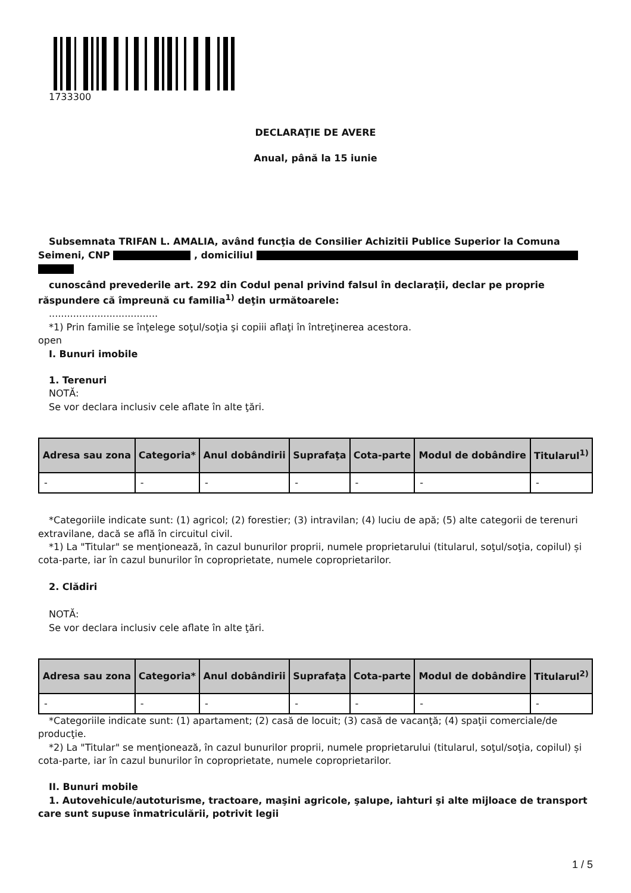1733300
DECLARAŢIE DE AVERE
Anual, până la 15 iunie
Subsemnata TRIFAN L. AMALIA, având funcţia de Consilier Achizitii Publice Superior la Comuna Seimeni, CNP , domiciliul
cunoscând prevederile art. 292 din Codul penal privind falsul în declaraţii, declar pe proprie răspundere că împreună cu familia<sup>1)</sup> deţin următoarele:
....................................
*1) Prin familie se înţelege soţul/soţia şi copiii aflaţi în întreţinerea acestora.
open
I. Bunuri imobile
1. Terenuri
NOTĂ:
Se vor declara inclusiv cele aflate în alte ţări.
| Adresa sau zona | Categoria* | Anul dobândirii | Suprafaţa | Cota-parte | Modul de dobândire | Titularul<sup>1)</sup> |
| --- | --- | --- | --- | --- | --- | --- |
| - | - | - | - | - | - | - |
*Categoriile indicate sunt: (1) agricol; (2) forestier; (3) intravilan; (4) luciu de apă; (5) alte categorii de terenuri extravilane, dacă se află în circuitul civil.
*1) La "Titular" se menţionează, în cazul bunurilor proprii, numele proprietarului (titularul, soţul/soţia, copilul) și cota-parte, iar în cazul bunurilor în coproprietate, numele coproprietarilor.
2. Clădiri
NOTĂ:
Se vor declara inclusiv cele aflate în alte ţări.
| Adresa sau zona | Categoria* | Anul dobândirii | Suprafaţa | Cota-parte | Modul de dobândire | Titularul<sup>2)</sup> |
| --- | --- | --- | --- | --- | --- | --- |
| - | - | - | - | - | - | - |
*Categoriile indicate sunt: (1) apartament; (2) casă de locuit; (3) casă de vacanţă; (4) spaţii comerciale/de producţie.
*2) La "Titular" se menţionează, în cazul bunurilor proprii, numele proprietarului (titularul, soţul/soţia, copilul) și cota-parte, iar în cazul bunurilor în coproprietate, numele coproprietarilor.
II. Bunuri mobile
1. Autovehicule/autoturisme, tractoare, maşini agricole, şalupe, iahturi şi alte mijloace de transport care sunt supuse înmatriculării, potrivit legii
1 / 5